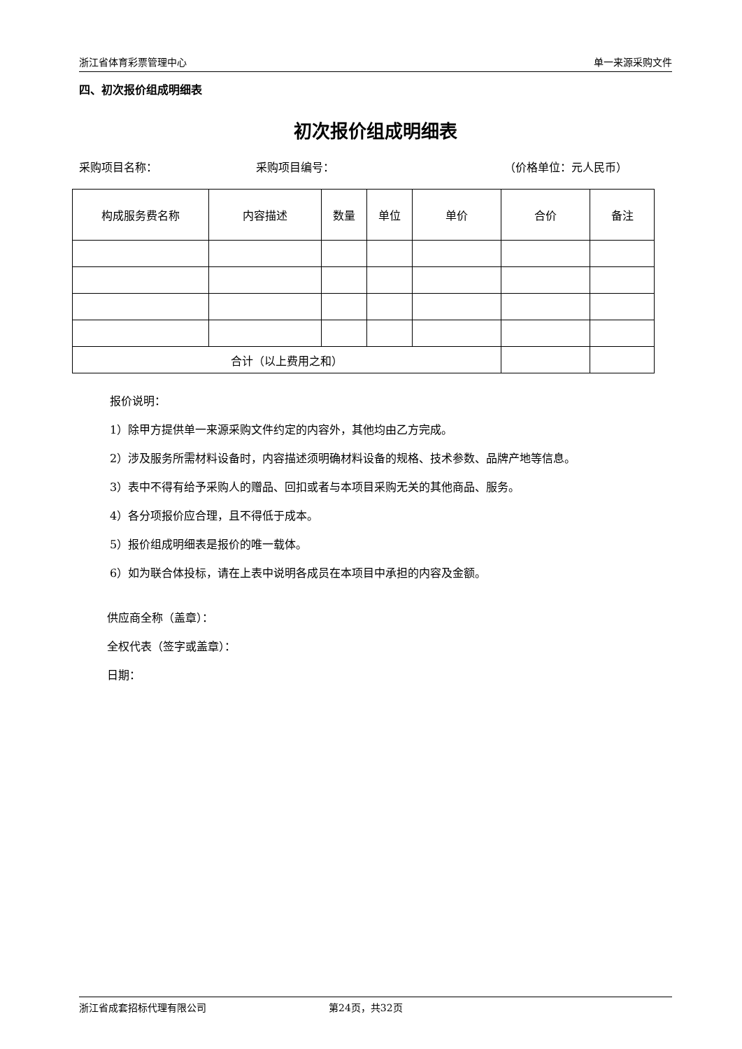浙江省体育彩票管理中心 单一来源采购文件
四、初次报价组成明细表
初次报价组成明细表
采购项目名称： 采购项目编号： （价格单位：元人民币）
| 构成服务费名称 | 内容描述 | 数量 | 单位 | 单价 | 合价 | 备注 |
| --- | --- | --- | --- | --- | --- | --- |
| 合计（以上费用之和） | | | | | | |
报价说明：
1）除甲方提供单一来源采购文件约定的内容外，其他均由乙方完成。
2）涉及服务所需材料设备时，内容描述须明确材料设备的规格、技术参数、品牌产地等信息。
3）表中不得有给予采购人的赠品、回扣或者与本项目采购无关的其他商品、服务。
4）各分项报价应合理，且不得低于成本。
5）报价组成明细表是报价的唯一载体。
6）如为联合体投标，请在上表中说明各成员在本项目中承担的内容及金额。
供应商全称（盖章）：
全权代表（签字或盖章）：
日期：
浙江省成套招标代理有限公司 第24页，共32页